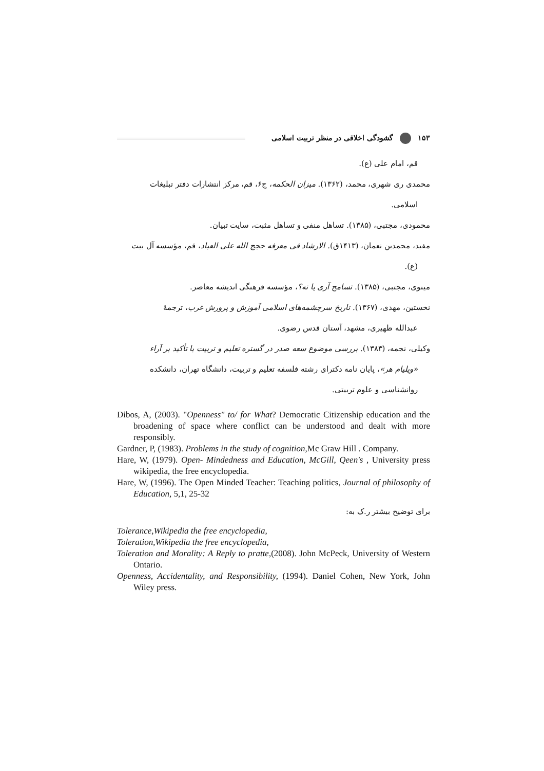۱۵۳ گشودگی اخلاقی در منظر تربیت اسلامی
قم، امام علی (ع).
محمدی ری شهری، محمد، (۱۳۶۲). میزان الحکمه، ج۶، قم، مرکز انتشارات دفتر تبلیغات
اسلامی.
محمودی، مجتبی، (۱۳۸۵). تساهل منفی و تساهل مثبت، سایت تبیان.
مفید، محمدبن نعمان، (۱۴۱۳ق). الارشاد فی معرفه حجج الله علی العباد، قم، مؤسسه آل بیت
(ع).
مینوی، مجتبی، (۱۳۸۵). تسامح آری یا نه؟، مؤسسه فرهنگی اندیشه معاصر.
نخستین، مهدی، (۱۳۶۷). تاریخ سرچشمه‌های اسلامی آموزش و پرورش غرب، ترجمهٔ
عبدالله ظهیری، مشهد، آستان قدس رضوی.
وکیلی، نجمه، (۱۳۸۳). بررسی موضوع سعه صدر در گستره تعلیم و تربیت با تأکید بر آراء
«ویلیام هر»، پایان نامه دکترای رشته فلسفه تعلیم و تربیت، دانشگاه تهران، دانشکده
روانشناسی و علوم تربیتی.
Dibos, A, (2003). "Openness" to/ for What? Democratic Citizenship education and the broadening of space where conflict can be understood and dealt with more responsibly.
Gardner, P, (1983). Problems in the study of cognition, Mc Graw Hill . Company.
Hare, W, (1979). Open- Mindedness and Education, McGill, Qeen's , University press wikipedia, the free encyclopedia.
Hare, W, (1996). The Open Minded Teacher: Teaching politics, Journal of philosophy of Education, 5,1, 25-32
برای توضیح بیشتر ر.ک به:
Tolerance,Wikipedia the free encyclopedia,
Toleration,Wikipedia the free encyclopedia,
Toleration and Morality: A Reply to pratte,(2008). John McPeck, University of Western Ontario.
Openness, Accidentality, and Responsibility, (1994). Daniel Cohen, New York, John Wiley press.